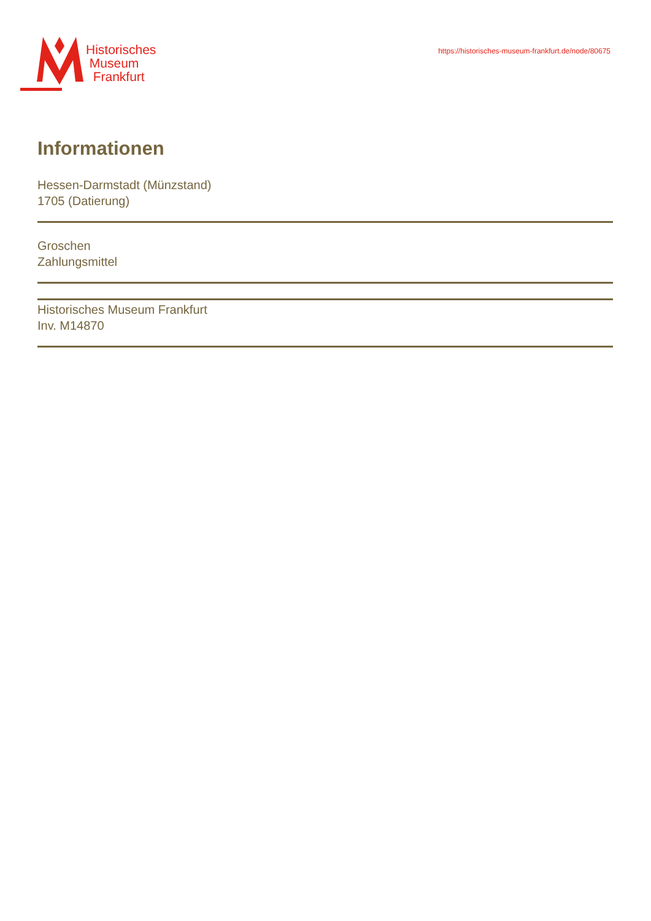Historisches
Museum
Frankfurt
https://historisches-museum-frankfurt.de/node/80675
Informationen
Hessen-Darmstadt (Münzstand)
1705 (Datierung)
Groschen
Zahlungsmittel
Historisches Museum Frankfurt
Inv. M14870